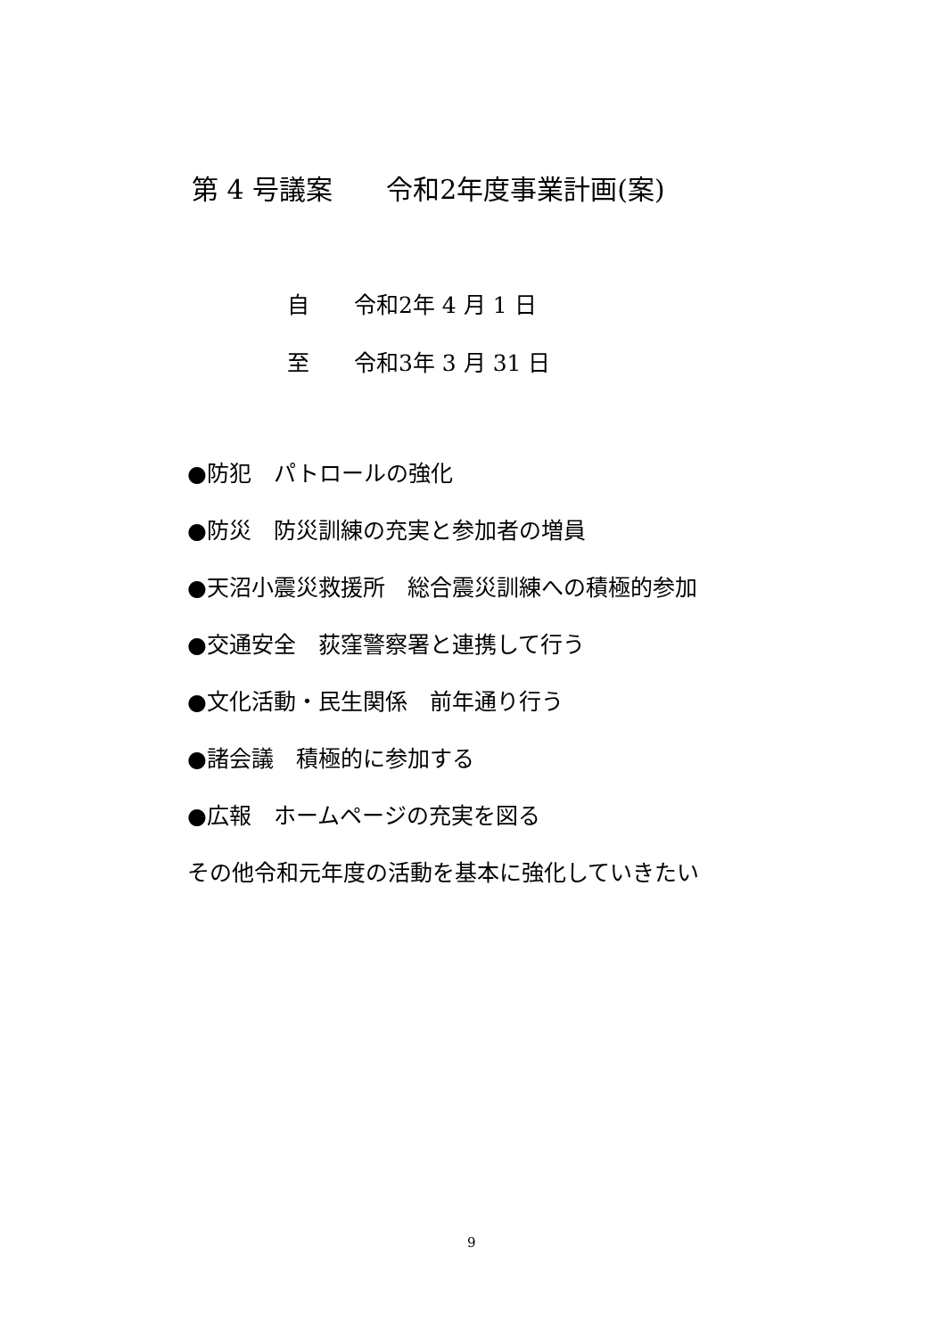第 4 号議案　　令和2年度事業計画(案)
自　　令和2年 4 月 1 日
至　　令和3年 3 月 31 日
●防犯　パトロールの強化
●防災　防災訓練の充実と参加者の増員
●天沼小震災救援所　総合震災訓練への積極的参加
●交通安全　荻窪警察署と連携して行う
●文化活動・民生関係　前年通り行う
●諸会議　積極的に参加する
●広報　ホームページの充実を図る
その他令和元年度の活動を基本に強化していきたい
9